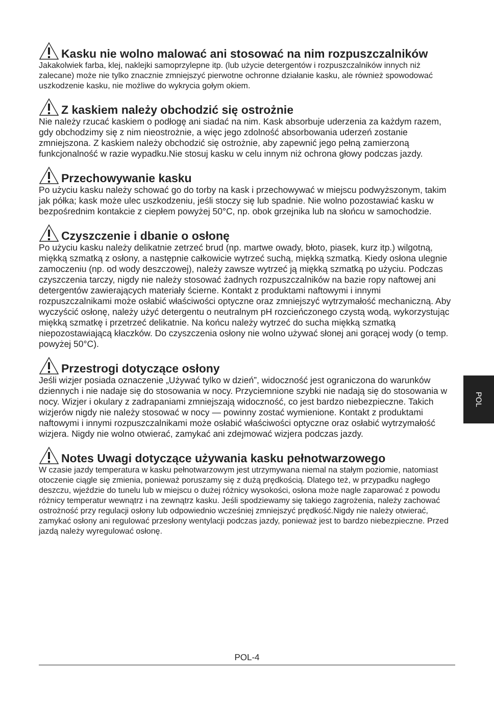Kasku nie wolno malować ani stosować na nim rozpuszczalników
Jakakolwiek farba, klej, naklejki samoprzylepne itp. (lub użycie detergentów i rozpuszczalników innych niż zalecane) może nie tylko znacznie zmniejszyć pierwotne ochronne działanie kasku, ale również spowodować uszkodzenie kasku, nie możliwe do wykrycia gołym okiem.
Z kaskiem należy obchodzić się ostrożnie
Nie należy rzucać kaskiem o podłogę ani siadać na nim. Kask absorbuje uderzenia za każdym razem, gdy obchodzimy się z nim nieostrożnie, a więc jego zdolność absorbowania uderzeń zostanie zmniejszona. Z kaskiem należy obchodzić się ostrożnie, aby zapewnić jego pełną zamierzoną funkcjonalność w razie wypadku.Nie stosuj kasku w celu innym niż ochrona głowy podczas jazdy.
Przechowywanie kasku
Po użyciu kasku należy schować go do torby na kask i przechowywać w miejscu podwyższonym, takim jak półka; kask może ulec uszkodzeniu, jeśli stoczy się lub spadnie. Nie wolno pozostawiać kasku w bezpośrednim kontakcie z ciepłem powyżej 50°C, np. obok grzejnika lub na słońcu w samochodzie.
Czyszczenie i dbanie o osłonę
Po użyciu kasku należy delikatnie zetrzeć brud (np. martwe owady, błoto, piasek, kurz itp.) wilgotną, miękką szmatką z osłony, a następnie całkowicie wytrzeć suchą, miękką szmatką. Kiedy osłona ulegnie zamoczeniu (np. od wody deszczowej), należy zawsze wytrzeć ją miękką szmatką po użyciu. Podczas czyszczenia tarczy, nigdy nie należy stosować żadnych rozpuszczalników na bazie ropy naftowej ani detergentów zawierających materiały ścierne. Kontakt z produktami naftowymi i innymi rozpuszczalnikami może osłabić właściwości optyczne oraz zmniejszyć wytrzymałość mechaniczną. Aby wyczyścić osłonę, należy użyć detergentu o neutralnym pH rozcieńczonego czystą wodą, wykorzystując miękką szmatkę i przetrzeć delikatnie. Na końcu należy wytrzeć do sucha miękką szmatką niepozostawiającą kłaczków. Do czyszczenia osłony nie wolno używać słonej ani gorącej wody (o temp. powyżej 50°C).
Przestrogi dotyczące osłony
Jeśli wizjer posiada oznaczenie „Używać tylko w dzień”, widoczność jest ograniczona do warunków dziennych i nie nadaje się do stosowania w nocy. Przyciemnione szybki nie nadają się do stosowania w nocy. Wizjer i okulary z zadrapaniami zmniejszają widoczność, co jest bardzo niebezpieczne. Takich wizjerów nigdy nie należy stosować w nocy — powinny zostać wymienione. Kontakt z produktami naftowymi i innymi rozpuszczalnikami może osłabić właściwości optyczne oraz osłabić wytrzymałość wizjera. Nigdy nie wolno otwierać, zamykać ani zdejmować wizjera podczas jazdy.
Notes Uwagi dotyczące używania kasku pełnotwarzowego
W czasie jazdy temperatura w kasku pełnotwarzowym jest utrzymywana niemal na stałym poziomie, natomiast otoczenie ciągle się zmienia, ponieważ poruszamy się z dużą prędkością. Dlatego też, w przypadku nagłego deszczu, wjeździe do tunelu lub w miejscu o dużej różnicy wysokości, osłona może nagle zaparować z powodu różnicy temperatur wewnątrz i na zewnątrz kasku. Jeśli spodziewamy się takiego zagrożenia, należy zachować ostrożność przy regulacji osłony lub odpowiednio wcześniej zmniejszyć prędkość.Nigdy nie należy otwierać, zamykać osłony ani regulować przesłony wentylacji podczas jazdy, ponieważ jest to bardzo niebezpieczne. Przed jazdą należy wyregulować osłonę.
POL
POL-4